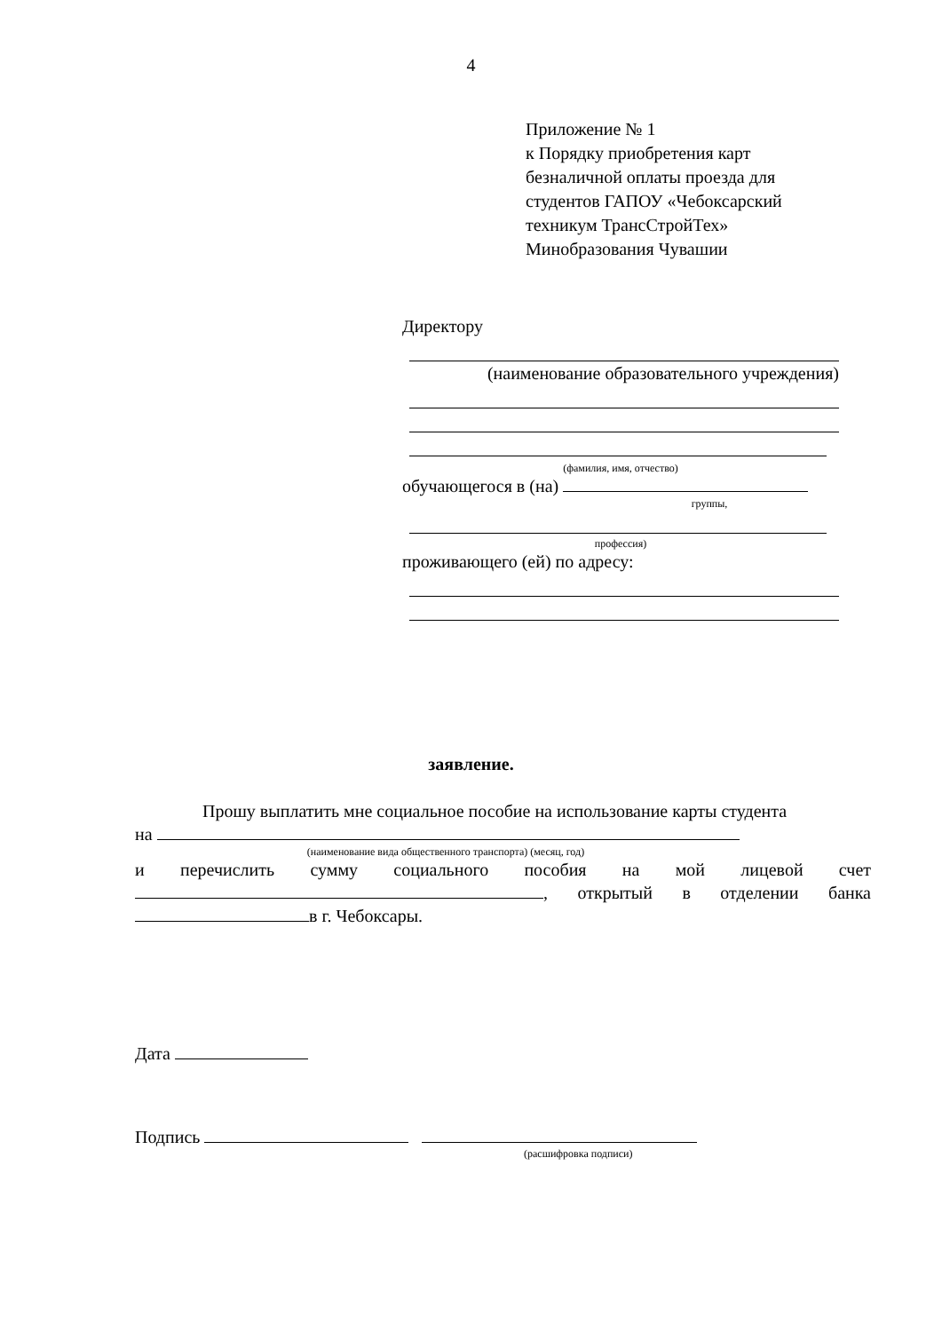4
Приложение № 1
к Порядку приобретения карт
безналичной оплаты проезда для
студентов ГАПОУ «Чебоксарский
техникум ТрансСтройТех»
Минобразования Чувашии
Директору
(наименование образовательного учреждения)
(фамилия, имя, отчество)
обучающегося в (на)
группы,
профессия)
проживающего (ей) по адресу:
заявление.
Прошу выплатить мне социальное пособие на использование карты студента
на
(наименование вида общественного транспорта) (месяц, год)
и перечислить сумму социального пособия на мой лицевой счет
, открытый в отделении банка
в г. Чебоксары.
Дата
Подпись
(расшифровка подписи)